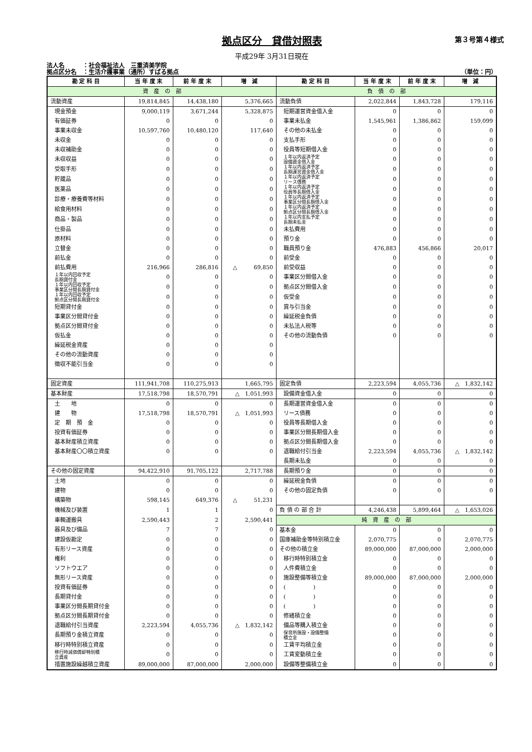第３号第４様式
拠点区分　貸借対照表
平成29年 3月31日現在
法人名　　　：社会福祉法人　三重済美学院
拠点区分名　：生活介護事業（通所）すばる拠点
（単位：円）
| 勘 定 科 目 | 当 年 度 末 | 前 年 度 末 | 増 減 | 勘 定 科 目 | 当 年 度 末 | 前 年 度 末 | 増 減 |
| --- | --- | --- | --- | --- | --- | --- | --- |
| 資 産 の 部 | | | | 負 債 の 部 | | | |
| 流動資産 | 19,814,845 | 14,438,180 | 5,376,665 | 流動負債 | 2,022,844 | 1,843,728 | 179,116 |
| 現金預金 | 9,000,119 | 3,671,244 | 5,328,875 | 短期運営資金借入金 | 0 | 0 | 0 |
| 有価証券 | 0 | 0 | 0 | 事業未払金 | 1,545,961 | 1,386,862 | 159,099 |
| 事業未収金 | 10,597,760 | 10,480,120 | 117,640 | その他の未払金 | 0 | 0 | 0 |
| 未収金 | 0 | 0 | 0 | 支払手形 | 0 | 0 | 0 |
| 未収補助金 | 0 | 0 | 0 | 役員等短期借入金 | 0 | 0 | 0 |
| 未収収益 | 0 | 0 | 0 | １年以内返済予定 設備資金借入金 | 0 | 0 | 0 |
| 受取手形 | 0 | 0 | 0 | １年以内返済予定 長期運営資金借入金 | 0 | 0 | 0 |
| 貯蔵品 | 0 | 0 | 0 | １年以内返済予定 リース債務 | 0 | 0 | 0 |
| 医薬品 | 0 | 0 | 0 | １年以内返済予定 役員等長期借入金 | 0 | 0 | 0 |
| 診療・療養費等材料 | 0 | 0 | 0 | １年以内返済予定 事業区分間長期借入金 | 0 | 0 | 0 |
| 給食用材料 | 0 | 0 | 0 | １年以内返済予定 拠点区分間長期借入金 | 0 | 0 | 0 |
| 商品・製品 | 0 | 0 | 0 | １年以内支払予定 長期未払金 | 0 | 0 | 0 |
| 仕掛品 | 0 | 0 | 0 | 未払費用 | 0 | 0 | 0 |
| 原材料 | 0 | 0 | 0 | 預り金 | 0 | 0 | 0 |
| 立替金 | 0 | 0 | 0 | 職員預り金 | 476,883 | 456,866 | 20,017 |
| 前払金 | 0 | 0 | 0 | 前受金 | 0 | 0 | 0 |
| 前払費用 | 216,966 | 286,816 | △ 69,850 | 前受収益 | 0 | 0 | 0 |
| １年以内回収予定 長期貸付金 | 0 | 0 | 0 | 事業区分間借入金 | 0 | 0 | 0 |
| １年以内回収予定 事業区分間長期貸付金 | 0 | 0 | 0 | 拠点区分間借入金 | 0 | 0 | 0 |
| １年以内回収予定 拠点区分間長期貸付金 | 0 | 0 | 0 | 仮受金 | 0 | 0 | 0 |
| 短期貸付金 | 0 | 0 | 0 | 賞与引当金 | 0 | 0 | 0 |
| 事業区分間貸付金 | 0 | 0 | 0 | 繰延税金負債 | 0 | 0 | 0 |
| 拠点区分間貸付金 | 0 | 0 | 0 | 未払法人税等 | 0 | 0 | 0 |
| 仮払金 | 0 | 0 | 0 | その他の流動負債 | 0 | 0 | 0 |
| 繰延税金資産 | 0 | 0 | 0 | | | | |
| その他の流動資産 | 0 | 0 | 0 | | | | |
| 徴収不能引当金 | 0 | 0 | 0 | | | | |
| 固定資産 | 111,941,708 | 110,275,913 | 1,665,795 | 固定負債 | 2,223,594 | 4,055,736 | △ 1,832,142 |
| 基本財産 | 17,518,798 | 18,570,791 | △ 1,051,993 | 設備資金借入金 | 0 | 0 | 0 |
| 土 地 | 0 | 0 | 0 | 長期運営資金借入金 | 0 | 0 | 0 |
| 建 物 | 17,518,798 | 18,570,791 | △ 1,051,993 | リース債務 | 0 | 0 | 0 |
| 定 期 預 金 | 0 | 0 | 0 | 役員等長期借入金 | 0 | 0 | 0 |
| 投資有価証券 | 0 | 0 | 0 | 事業区分間長期借入金 | 0 | 0 | 0 |
| 基本財産積立資産 | 0 | 0 | 0 | 拠点区分間長期借入金 | 0 | 0 | 0 |
| 基本財産〇〇積立資産 | 0 | 0 | 0 | 退職給付引当金 | 2,223,594 | 4,055,736 | △ 1,832,142 |
| | | | | 長期未払金 | 0 | 0 | 0 |
| その他の固定資産 | 94,422,910 | 91,705,122 | 2,717,788 | 長期預り金 | 0 | 0 | 0 |
| 土地 | 0 | 0 | 0 | 繰延税金負債 | 0 | 0 | 0 |
| 建物 | 0 | 0 | 0 | その他の固定負債 | 0 | 0 | 0 |
| 構築物 | 598,145 | 649,376 | △ 51,231 | | | | |
| 機械及び装置 | 1 | 1 | 0 | 負 債 の 部 合 計 | 4,246,438 | 5,899,464 | △ 1,653,026 |
| 車輌運搬具 | 2,590,443 | 2 | 2,590,441 | 純 資 産 の 部 | | | |
| 器具及び備品 | 7 | 7 | 0 | 基本金 | 0 | 0 | 0 |
| 建設仮勘定 | 0 | 0 | 0 | 国庫補助金等特別積立金 | 2,070,775 | 0 | 2,070,775 |
| 有形リース資産 | 0 | 0 | 0 | その他の積立金 | 89,000,000 | 87,000,000 | 2,000,000 |
| 権利 | 0 | 0 | 0 | 移行時特別積立金 | 0 | 0 | 0 |
| ソフトウエア | 0 | 0 | 0 | 人件費積立金 | 0 | 0 | 0 |
| 無形リース資産 | 0 | 0 | 0 | 施設整備等積立金 | 89,000,000 | 87,000,000 | 2,000,000 |
| 投資有価証券 | 0 | 0 | 0 | ( ) | 0 | 0 | 0 |
| 長期貸付金 | 0 | 0 | 0 | ( ) | 0 | 0 | 0 |
| 事業区分間長期貸付金 | 0 | 0 | 0 | ( ) | 0 | 0 | 0 |
| 拠点区分間長期貸付金 | 0 | 0 | 0 | 修繕積立金 | 0 | 0 | 0 |
| 退職給付引当資産 | 2,223,594 | 4,055,736 | △ 1,832,142 | 備品等購入積立金 | 0 | 0 | 0 |
| 長期預り金積立資産 | 0 | 0 | 0 | 保育所施設・設備整備 積立金 | 0 | 0 | 0 |
| 移行時特別積立資産 | 0 | 0 | 0 | 工賃平均積立金 | 0 | 0 | 0 |
| 移行時減価償却特別積 立資産 | 0 | 0 | 0 | 工賃変動積立金 | 0 | 0 | 0 |
| 措置施設繰越積立資産 | 89,000,000 | 87,000,000 | 2,000,000 | 設備等整備積立金 | 0 | 0 | 0 |